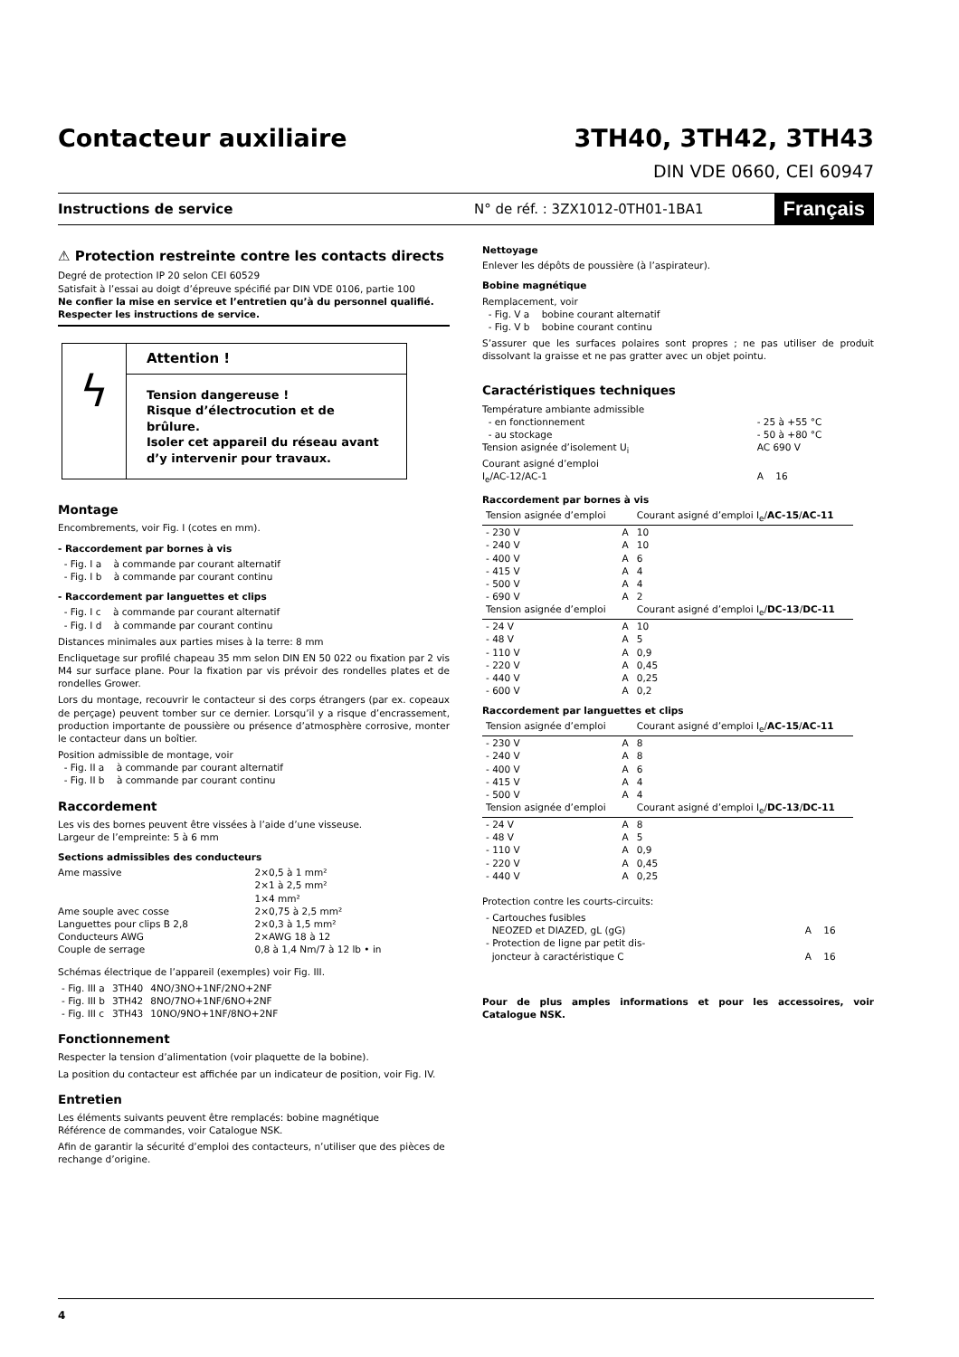Contacteur auxiliaire 3TH40, 3TH42, 3TH43
DIN VDE 0660, CEI 60947
Instructions de service N° de réf. : 3ZX1012-0TH01-1BA1 Français
⚠ Protection restreinte contre les contacts directs
Degré de protection IP 20 selon CEI 60529
Satisfait à l’essai au doigt d’épreuve spécifié par DIN VDE 0106, partie 100
Ne confier la mise en service et l’entretien qu’à du personnel qualifié.
Respecter les instructions de service.
ϟ
Attention !
Tension dangereuse !
Risque d’électrocution et de brûlure.
Isoler cet appareil du réseau avant d’y intervenir pour travaux.
Montage
Encombrements, voir Fig. I (cotes en mm).
- Raccordement par bornes à vis
- Fig. I a à commande par courant alternatif
- Fig. I b à commande par courant continu
- Raccordement par languettes et clips
- Fig. I c à commande par courant alternatif
- Fig. I d à commande par courant continu
Distances minimales aux parties mises à la terre: 8 mm
Encliquetage sur profilé chapeau 35 mm selon DIN EN 50 022 ou fixation par 2 vis M4 sur surface plane. Pour la fixation par vis prévoir des rondelles plates et de rondelles Grower.
Lors du montage, recouvrir le contacteur si des corps étrangers (par ex. copeaux de perçage) peuvent tomber sur ce dernier. Lorsqu’il y a risque d’encrassement, production importante de poussière ou présence d’atmosphère corrosive, monter le contacteur dans un boîtier.
Position admissible de montage, voir
- Fig. II a à commande par courant alternatif
- Fig. II b à commande par courant continu
Raccordement
Les vis des bornes peuvent être vissées à l’aide d’une visseuse.
Largeur de l’empreinte: 5 à 6 mm
Sections admissibles des conducteurs
| Ame massive | 2×0,5 à 1 mm² 2×1 à 2,5 mm² 1×4 mm² |
| Ame souple avec cosse | 2×0,75 à 2,5 mm² |
| Languettes pour clips B 2,8 | 2×0,3 à 1,5 mm² |
| Conducteurs AWG | 2×AWG 18 à 12 |
| Couple de serrage | 0,8 à 1,4 Nm/7 à 12 lb • in |
Schémas électrique de l’appareil (exemples) voir Fig. III.
| - Fig. III a | 3TH40 | 4NO/3NO+1NF/2NO+2NF |
| - Fig. III b | 3TH42 | 8NO/7NO+1NF/6NO+2NF |
| - Fig. III c | 3TH43 | 10NO/9NO+1NF/8NO+2NF |
Fonctionnement
Respecter la tension d’alimentation (voir plaquette de la bobine).
La position du contacteur est affichée par un indicateur de position, voir Fig. IV.
Entretien
Les éléments suivants peuvent être remplacés: bobine magnétique
Référence de commandes, voir Catalogue NSK.
Afin de garantir la sécurité d’emploi des contacteurs, n’utiliser que des pièces de rechange d’origine.
Nettoyage
Enlever les dépôts de poussière (à l’aspirateur).
Bobine magnétique
Remplacement, voir
- Fig. V a bobine courant alternatif
- Fig. V b bobine courant continu
S’assurer que les surfaces polaires sont propres ; ne pas utiliser de produit dissolvant la graisse et ne pas gratter avec un objet pointu.
Caractéristiques techniques
| Température ambiante admissible - en fonctionnement - au stockage | - 25 à +55 °C - 50 à +80 °C |
| Tension asignée d’isolement U<sub>i</sub> | AC 690 V |
| Courant asigné d’emploi I<sub>e</sub>/AC-12/AC-1 | A 16 |
Raccordement par bornes à vis
| Tension asignée d’emploi | | Courant asigné d’emploi I<sub>e</sub>/ AC-15 / AC-11 |
| --- | --- | --- |
| - 230 V - 240 V - 400 V - 415 V - 500 V - 690 V | A A A A A A | 10 10 6 4 4 2 |
| Tension asignée d’emploi | | Courant asigné d’emploi I<sub>e</sub>/ DC-13 / DC-11 |
| - 24 V - 48 V - 110 V - 220 V - 440 V - 600 V | A A A A A A | 10 5 0,9 0,45 0,25 0,2 |
Raccordement par languettes et clips
| Tension asignée d’emploi | | Courant asigné d’emploi I<sub>e</sub>/ AC-15 / AC-11 |
| --- | --- | --- |
| - 230 V - 240 V - 400 V - 415 V - 500 V | A A A A A | 8 8 6 4 4 |
| Tension asignée d’emploi | | Courant asigné d’emploi I<sub>e</sub>/ DC-13 / DC-11 |
| - 24 V - 48 V - 110 V - 220 V - 440 V | A A A A A | 8 5 0,9 0,45 0,25 |
Protection contre les courts-circuits:
| - Cartouches fusibles NEOZED et DIAZED, gL (gG) | A 16 |
| - Protection de ligne par petit dis- joncteur à caractéristique C | A 16 |
Pour de plus amples informations et pour les accessoires, voir Catalogue NSK.
4